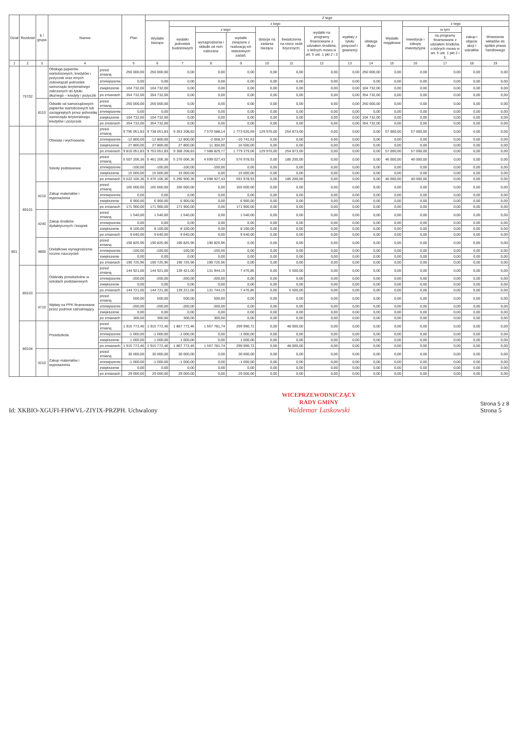| Dział | Rozdział | § / grupa | Nazwa | | Plan | Z tego | | | | | | | | | | | | | |
| --- | --- | --- | --- | --- | --- | --- | --- | --- | --- | --- | --- | --- | --- | --- | --- | --- | --- | --- | --- |
| | | | | | | Wydatki bieżące | z tego | | | | | | | | Wydatki majątkowe | z tego | | | |
| | | | | | | | wydatki jednostek budżetowych | z tego | | dotacje na zadania bieżące | świadczenia na rzecz osób fizycznych; | wydatki na programy finansowane z udziałem środków, o których mowa w art. 5 ust. 1 pkt 2 i 3 | wypłaty z tytułu poręczeń i gwarancji | obsługa długu | | inwestycje i zakupy inwestycyjne | w tym | zakup i objęcie akcji i udziałów | Wniesienie wkładów do spółek prawa handlowego |
| | | | | | | | | wynagrodzenia i składki od nich naliczane | wydatki związane z realizacją ich statutowych zadań; | | | | | | | | na programy finansowane z udziałem środków, o których mowa w art. 5 ust. 1 pkt 2 i 3, | | |
| 1 | 2 | 3 | 4 | | 5 | 6 | 7 | 8 | 9 | 10 | 11 | 12 | 13 | 14 | 15 | 16 | 17 | 18 | 19 |
| | 75702 | | Obsługa papierów wartościowych, kredytów i pożyczek oraz innych zobowiązań jednostek samorządu terytorialnego zaliczanych do tytułu dłużnego – kredyty i pożyczki | przed zmianą | 250 000,00 | 250 000,00 | 0,00 | 0,00 | 0,00 | 0,00 | 0,00 | 0,00 | 0,00 | 250 000,00 | 0,00 | 0,00 | 0,00 | 0,00 | 0,00 |
| | | | | zmniejszenie | 0,00 | 0,00 | 0,00 | 0,00 | 0,00 | 0,00 | 0,00 | 0,00 | 0,00 | 0,00 | 0,00 | 0,00 | 0,00 | 0,00 | 0,00 |
| | | | | zwiększenie | 104 732,00 | 104 732,00 | 0,00 | 0,00 | 0,00 | 0,00 | 0,00 | 0,00 | 0,00 | 104 732,00 | 0,00 | 0,00 | 0,00 | 0,00 | 0,00 |
| | | | | po zmianach | 354 732,00 | 354 732,00 | 0,00 | 0,00 | 0,00 | 0,00 | 0,00 | 0,00 | 0,00 | 354 732,00 | 0,00 | 0,00 | 0,00 | 0,00 | 0,00 |
| | | 8110 | Odsetki od samorządowych papierów wartościowych lub zaciągniętych przez jednostkę samorządu terytorialnego kredytów i pożyczek | przed zmianą | 250 000,00 | 250 000,00 | 0,00 | 0,00 | 0,00 | 0,00 | 0,00 | 0,00 | 0,00 | 250 000,00 | 0,00 | 0,00 | 0,00 | 0,00 | 0,00 |
| | | | | zmniejszenie | 0,00 | 0,00 | 0,00 | 0,00 | 0,00 | 0,00 | 0,00 | 0,00 | 0,00 | 0,00 | 0,00 | 0,00 | 0,00 | 0,00 | 0,00 |
| | | | | zwiększenie | 104 732,00 | 104 732,00 | 0,00 | 0,00 | 0,00 | 0,00 | 0,00 | 0,00 | 0,00 | 104 732,00 | 0,00 | 0,00 | 0,00 | 0,00 | 0,00 |
| | | | | po zmianach | 354 732,00 | 354 732,00 | 0,00 | 0,00 | 0,00 | 0,00 | 0,00 | 0,00 | 0,00 | 354 732,00 | 0,00 | 0,00 | 0,00 | 0,00 | 0,00 |
| 801 | | | Oświata i wychowanie | przed zmianą | 9 795 051,83 | 9 738 051,83 | 9 353 208,83 | 7 579 588,14 | 1 773 620,69 | 129 970,00 | 254 873,00 | 0,00 | 0,00 | 0,00 | 57 000,00 | 57 000,00 | 0,00 | 0,00 | 0,00 |
| | | | | zmniejszenie | -12 800,00 | -12 800,00 | -12 800,00 | -2 058,37 | -10 741,63 | 0,00 | 0,00 | 0,00 | 0,00 | 0,00 | 0,00 | 0,00 | 0,00 | 0,00 | 0,00 |
| | | | | zwiększenie | 27 800,00 | 27 800,00 | 27 800,00 | 11 300,00 | 16 500,00 | 0,00 | 0,00 | 0,00 | 0,00 | 0,00 | 0,00 | 0,00 | 0,00 | 0,00 | 0,00 |
| | | | | po zmianach | 9 810 051,83 | 9 753 051,83 | 9 368 208,83 | 7 588 829,77 | 1 779 379,06 | 129 970,00 | 254 873,00 | 0,00 | 0,00 | 0,00 | 57 000,00 | 57 000,00 | 0,00 | 0,00 | 0,00 |
| | 80101 | | Szkoły podstawowe | przed zmianą | 5 507 206,36 | 5 461 206,36 | 5 276 006,36 | 4 699 027,43 | 576 978,93 | 0,00 | 185 200,00 | 0,00 | 0,00 | 0,00 | 46 000,00 | 46 000,00 | 0,00 | 0,00 | 0,00 |
| | | | | zmniejszenie | -100,00 | -100,00 | -100,00 | -100,00 | 0,00 | 0,00 | 0,00 | 0,00 | 0,00 | 0,00 | 0,00 | 0,00 | 0,00 | 0,00 | 0,00 |
| | | | | zwiększenie | 15 000,00 | 15 000,00 | 15 000,00 | 0,00 | 15 000,00 | 0,00 | 0,00 | 0,00 | 0,00 | 0,00 | 0,00 | 0,00 | 0,00 | 0,00 | 0,00 |
| | | | | po zmianach | 5 522 106,36 | 5 476 106,36 | 5 290 906,36 | 4 698 927,43 | 591 978,93 | 0,00 | 185 200,00 | 0,00 | 0,00 | 0,00 | 46 000,00 | 46 000,00 | 0,00 | 0,00 | 0,00 |
| | | 4210 | Zakup materiałów i wyposażenia | przed zmianą | 165 000,00 | 165 000,00 | 165 000,00 | 0,00 | 165 000,00 | 0,00 | 0,00 | 0,00 | 0,00 | 0,00 | 0,00 | 0,00 | 0,00 | 0,00 | 0,00 |
| | | | | zmniejszenie | 0,00 | 0,00 | 0,00 | 0,00 | 0,00 | 0,00 | 0,00 | 0,00 | 0,00 | 0,00 | 0,00 | 0,00 | 0,00 | 0,00 | 0,00 |
| | | | | zwiększenie | 6 900,00 | 6 900,00 | 6 900,00 | 0,00 | 6 900,00 | 0,00 | 0,00 | 0,00 | 0,00 | 0,00 | 0,00 | 0,00 | 0,00 | 0,00 | 0,00 |
| | | | | po zmianach | 171 900,00 | 171 900,00 | 171 900,00 | 0,00 | 171 900,00 | 0,00 | 0,00 | 0,00 | 0,00 | 0,00 | 0,00 | 0,00 | 0,00 | 0,00 | 0,00 |
| | | 4240 | Zakup środków dydaktycznych i książek | przed zmianą | 1 540,00 | 1 540,00 | 1 540,00 | 0,00 | 1 540,00 | 0,00 | 0,00 | 0,00 | 0,00 | 0,00 | 0,00 | 0,00 | 0,00 | 0,00 | 0,00 |
| | | | | zmniejszenie | 0,00 | 0,00 | 0,00 | 0,00 | 0,00 | 0,00 | 0,00 | 0,00 | 0,00 | 0,00 | 0,00 | 0,00 | 0,00 | 0,00 | 0,00 |
| | | | | zwiększenie | 8 100,00 | 8 100,00 | 8 100,00 | 0,00 | 8 100,00 | 0,00 | 0,00 | 0,00 | 0,00 | 0,00 | 0,00 | 0,00 | 0,00 | 0,00 | 0,00 |
| | | | | po zmianach | 9 640,00 | 9 640,00 | 9 640,00 | 0,00 | 9 640,00 | 0,00 | 0,00 | 0,00 | 0,00 | 0,00 | 0,00 | 0,00 | 0,00 | 0,00 | 0,00 |
| | | 4800 | Dodatkowe wynagrodzenie roczne nauczycieli | przed zmianą | 190 825,96 | 190 825,96 | 190 825,96 | 190 825,96 | 0,00 | 0,00 | 0,00 | 0,00 | 0,00 | 0,00 | 0,00 | 0,00 | 0,00 | 0,00 | 0,00 |
| | | | | zmniejszenie | -100,00 | -100,00 | -100,00 | -100,00 | 0,00 | 0,00 | 0,00 | 0,00 | 0,00 | 0,00 | 0,00 | 0,00 | 0,00 | 0,00 | 0,00 |
| | | | | zwiększenie | 0,00 | 0,00 | 0,00 | 0,00 | 0,00 | 0,00 | 0,00 | 0,00 | 0,00 | 0,00 | 0,00 | 0,00 | 0,00 | 0,00 | 0,00 |
| | | | | po zmianach | 190 725,96 | 190 725,96 | 190 725,96 | 190 725,96 | 0,00 | 0,00 | 0,00 | 0,00 | 0,00 | 0,00 | 0,00 | 0,00 | 0,00 | 0,00 | 0,00 |
| | 80103 | | Oddziały przedszkolne w szkołach podstawowych | przed zmianą | 144 921,00 | 144 921,00 | 139 421,00 | 131 944,15 | 7 476,85 | 0,00 | 5 500,00 | 0,00 | 0,00 | 0,00 | 0,00 | 0,00 | 0,00 | 0,00 | 0,00 |
| | | | | zmniejszenie | -200,00 | -200,00 | -200,00 | -200,00 | 0,00 | 0,00 | 0,00 | 0,00 | 0,00 | 0,00 | 0,00 | 0,00 | 0,00 | 0,00 | 0,00 |
| | | | | zwiększenie | 0,00 | 0,00 | 0,00 | 0,00 | 0,00 | 0,00 | 0,00 | 0,00 | 0,00 | 0,00 | 0,00 | 0,00 | 0,00 | 0,00 | 0,00 |
| | | | | po zmianach | 144 721,00 | 144 721,00 | 139 221,00 | 131 744,15 | 7 476,85 | 0,00 | 5 500,00 | 0,00 | 0,00 | 0,00 | 0,00 | 0,00 | 0,00 | 0,00 | 0,00 |
| | | 4710 | Wpłaty na PPK finansowane przez podmiot zatrudniający | przed zmianą | 500,00 | 500,00 | 500,00 | 500,00 | 0,00 | 0,00 | 0,00 | 0,00 | 0,00 | 0,00 | 0,00 | 0,00 | 0,00 | 0,00 | 0,00 |
| | | | | zmniejszenie | -200,00 | -200,00 | -200,00 | -200,00 | 0,00 | 0,00 | 0,00 | 0,00 | 0,00 | 0,00 | 0,00 | 0,00 | 0,00 | 0,00 | 0,00 |
| | | | | zwiększenie | 0,00 | 0,00 | 0,00 | 0,00 | 0,00 | 0,00 | 0,00 | 0,00 | 0,00 | 0,00 | 0,00 | 0,00 | 0,00 | 0,00 | 0,00 |
| | | | | po zmianach | 300,00 | 300,00 | 300,00 | 300,00 | 0,00 | 0,00 | 0,00 | 0,00 | 0,00 | 0,00 | 0,00 | 0,00 | 0,00 | 0,00 | 0,00 |
| | 80104 | | Przedszkola | przed zmianą | 1 915 772,46 | 1 915 772,46 | 1 867 772,46 | 1 567 781,74 | 299 990,72 | 0,00 | 48 000,00 | 0,00 | 0,00 | 0,00 | 0,00 | 0,00 | 0,00 | 0,00 | 0,00 |
| | | | | zmniejszenie | -1 000,00 | -1 000,00 | -1 000,00 | 0,00 | -1 000,00 | 0,00 | 0,00 | 0,00 | 0,00 | 0,00 | 0,00 | 0,00 | 0,00 | 0,00 | 0,00 |
| | | | | zwiększenie | 1 000,00 | 1 000,00 | 1 000,00 | 0,00 | 1 000,00 | 0,00 | 0,00 | 0,00 | 0,00 | 0,00 | 0,00 | 0,00 | 0,00 | 0,00 | 0,00 |
| | | | | po zmianach | 1 915 772,46 | 1 915 772,46 | 1 867 772,46 | 1 567 781,74 | 299 990,72 | 0,00 | 48 000,00 | 0,00 | 0,00 | 0,00 | 0,00 | 0,00 | 0,00 | 0,00 | 0,00 |
| | | 4210 | Zakup materiałów i wyposażenia | przed zmianą | 30 000,00 | 30 000,00 | 30 000,00 | 0,00 | 30 000,00 | 0,00 | 0,00 | 0,00 | 0,00 | 0,00 | 0,00 | 0,00 | 0,00 | 0,00 | 0,00 |
| | | | | zmniejszenie | -1 000,00 | -1 000,00 | -1 000,00 | 0,00 | -1 000,00 | 0,00 | 0,00 | 0,00 | 0,00 | 0,00 | 0,00 | 0,00 | 0,00 | 0,00 | 0,00 |
| | | | | zwiększenie | 0,00 | 0,00 | 0,00 | 0,00 | 0,00 | 0,00 | 0,00 | 0,00 | 0,00 | 0,00 | 0,00 | 0,00 | 0,00 | 0,00 | 0,00 |
| | | | | po zmianach | 29 000,00 | 29 000,00 | 29 000,00 | 0,00 | 29 000,00 | 0,00 | 0,00 | 0,00 | 0,00 | 0,00 | 0,00 | 0,00 | 0,00 | 0,00 | 0,00 |
Id: XKBIO-XGUFI-FHWVL-ZIYIX-PRZPH. Uchwalony
WICEPRZEWODNICZĄCY
RADY GMINY
Waldemar Laskowski
Strona 5 z 8
Strona 5